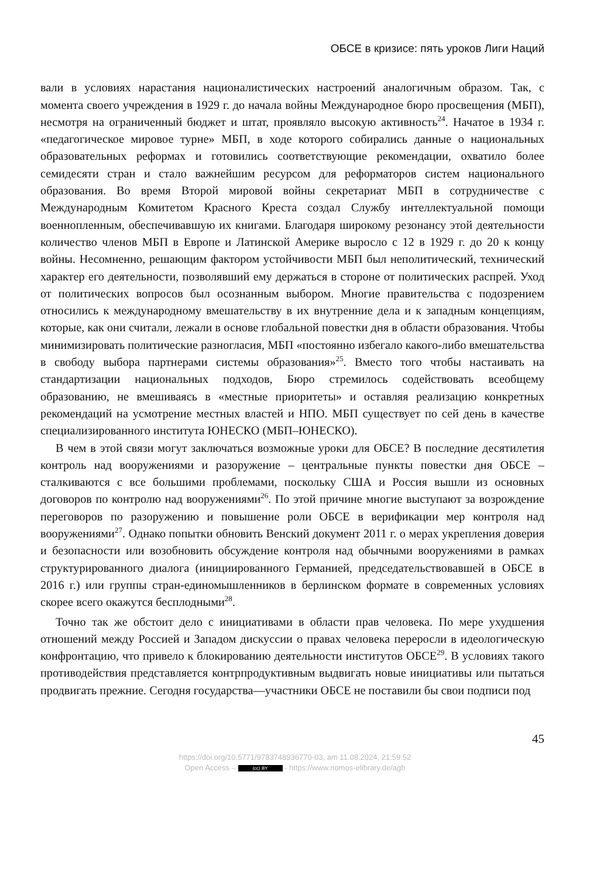ОБСЕ в кризисе: пять уроков Лиги Наций
вали в условиях нарастания националистических настроений аналогичным образом. Так, с момента своего учреждения в 1929 г. до начала войны Международное бюро просвещения (МБП), несмотря на ограниченный бюджет и штат, проявляло высокую активность<sup>24</sup>. Начатое в 1934 г. «педагогическое мировое турне» МБП, в ходе которого собирались данные о национальных образовательных реформах и готовились соответствующие рекомендации, охватило более семидесяти стран и стало важнейшим ресурсом для реформаторов систем национального образования. Во время Второй мировой войны секретариат МБП в сотрудничестве с Международным Комитетом Красного Креста создал Службу интеллектуальной помощи военнопленным, обеспечивавшую их книгами. Благодаря широкому резонансу этой деятельности количество членов МБП в Европе и Латинской Америке выросло с 12 в 1929 г. до 20 к концу войны. Несомненно, решающим фактором устойчивости МБП был неполитический, технический характер его деятельности, позволявший ему держаться в стороне от политических распрей. Уход от политических вопросов был осознанным выбором. Многие правительства с подозрением относились к международному вмешательству в их внутренние дела и к западным концепциям, которые, как они считали, лежали в основе глобальной повестки дня в области образования. Чтобы минимизировать политические разногласия, МБП «постоянно избегало какого-либо вмешательства в свободу выбора партнерами системы образования»<sup>25</sup>. Вместо того чтобы настаивать на стандартизации национальных подходов, Бюро стремилось содействовать всеобщему образованию, не вмешиваясь в «местные приоритеты» и оставляя реализацию конкретных рекомендаций на усмотрение местных властей и НПО. МБП существует по сей день в качестве специализированного института ЮНЕСКО (МБП–ЮНЕСКО).
В чем в этой связи могут заключаться возможные уроки для ОБСЕ? В последние десятилетия контроль над вооружениями и разоружение – центральные пункты повестки дня ОБСЕ – сталкиваются с все большими проблемами, поскольку США и Россия вышли из основных договоров по контролю над вооружениями<sup>26</sup>. По этой причине многие выступают за возрождение переговоров по разоружению и повышение роли ОБСЕ в верификации мер контроля над вооружениями<sup>27</sup>. Однако попытки обновить Венский документ 2011 г. о мерах укрепления доверия и безопасности или возобновить обсуждение контроля над обычными вооружениями в рамках структурированного диалога (инициированного Германией, председательствовавшей в ОБСЕ в 2016 г.) или группы стран-единомышленников в берлинском формате в современных условиях скорее всего окажутся бесплодными<sup>28</sup>.
Точно так же обстоит дело с инициативами в области прав человека. По мере ухудшения отношений между Россией и Западом дискуссии о правах человека переросли в идеологическую конфронтацию, что привело к блокированию деятельности институтов ОБСЕ<sup>29</sup>. В условиях такого противодействия представляется контрпродуктивным выдвигать новые инициативы или пытаться продвигать прежние. Сегодня государства—участники ОБСЕ не поставили бы свои подписи под
45
https://doi.org/10.5771/9783748936770-03, am 11.08.2024, 21:59:52
Open Access – (cc) BY - https://www.nomos-elibrary.de/agb